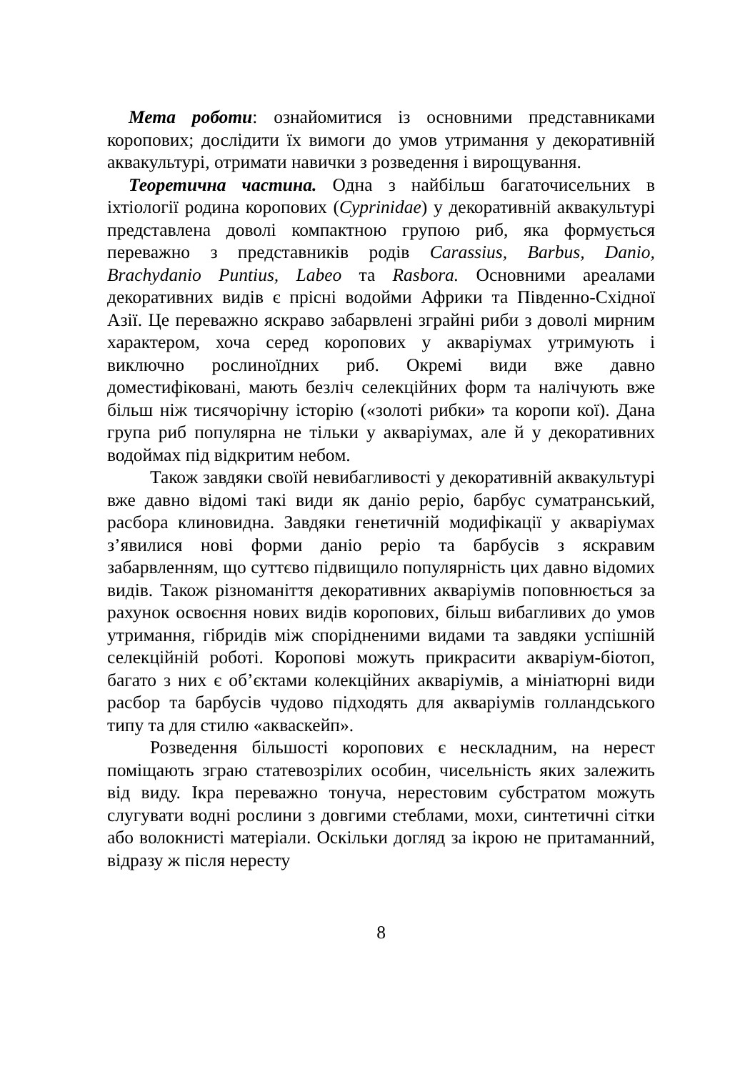Мета роботи: ознайомитися із основними представниками коропових; дослідити їх вимоги до умов утримання у декоративній аквакультурі, отримати навички з розведення і вирощування.
Теоретична частина. Одна з найбільш багаточисельних в іхтіології родина коропових (Cyprinidae) у декоративній аквакультурі представлена доволі компактною групою риб, яка формується переважно з представників родів Carassius, Barbus, Danio, Brachydanio Puntius, Labeo та Rasbora. Основними ареалами декоративних видів є прісні водойми Африки та Південно-Східної Азії. Це переважно яскраво забарвлені зграйні риби з доволі мирним характером, хоча серед коропових у акваріумах утримують і виключно рослиноїдних риб. Окремі види вже давно доместифіковані, мають безліч селекційних форм та налічують вже більш ніж тисячорічну історію («золоті рибки» та коропи кої). Дана група риб популярна не тільки у акваріумах, але й у декоративних водоймах під відкритим небом.
Також завдяки своїй невибагливості у декоративній аквакультурі вже давно відомі такі види як даніо реріо, барбус суматранський, расбора клиновидна. Завдяки генетичній модифікації у акваріумах з’явилися нові форми даніо реріо та барбусів з яскравим забарвленням, що суттєво підвищило популярність цих давно відомих видів. Також різноманіття декоративних акваріумів поповнюється за рахунок освоєння нових видів коропових, більш вибагливих до умов утримання, гібридів між спорідненими видами та завдяки успішній селекційній роботі. Коропові можуть прикрасити акваріум-біотоп, багато з них є об’єктами колекційних акваріумів, а мініатюрні види расбор та барбусів чудово підходять для акваріумів голландського типу та для стилю «акваскейп».
Розведення більшості коропових є нескладним, на нерест поміщають зграю статевозрілих особин, чисельність яких залежить від виду. Ікра переважно тонуча, нерестовим субстратом можуть слугувати водні рослини з довгими стеблами, мохи, синтетичні сітки або волокнисті матеріали. Оскільки догляд за ікрою не притаманний, відразу ж після нересту
8